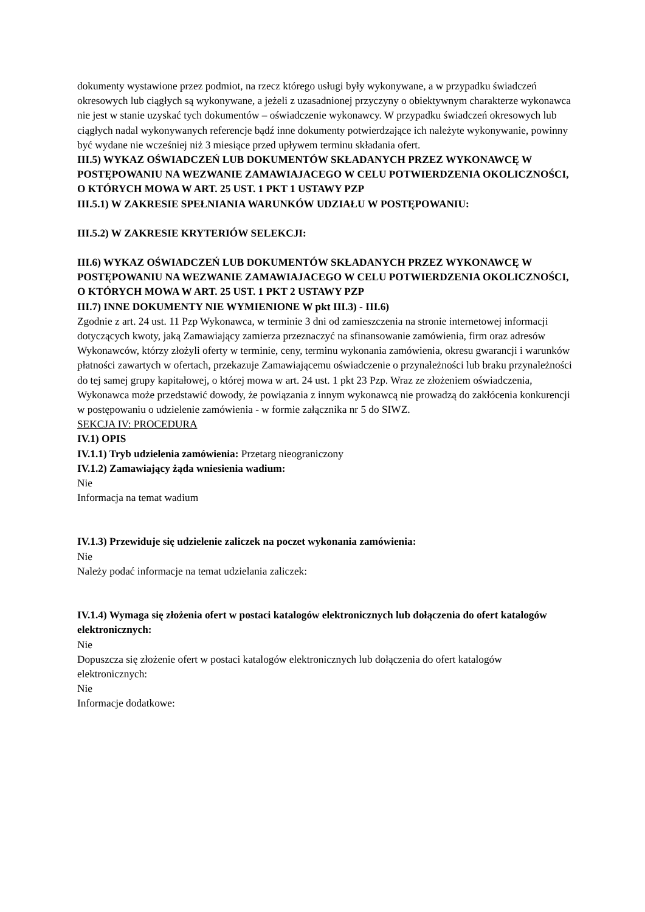dokumenty wystawione przez podmiot, na rzecz którego usługi były wykonywane, a w przypadku świadczeń okresowych lub ciągłych są wykonywane, a jeżeli z uzasadnionej przyczyny o obiektywnym charakterze wykonawca nie jest w stanie uzyskać tych dokumentów – oświadczenie wykonawcy. W przypadku świadczeń okresowych lub ciągłych nadal wykonywanych referencje bądź inne dokumenty potwierdzające ich należyte wykonywanie, powinny być wydane nie wcześniej niż 3 miesiące przed upływem terminu składania ofert.
III.5) WYKAZ OŚWIADCZEŃ LUB DOKUMENTÓW SKŁADANYCH PRZEZ WYKONAWCĘ W POSTĘPOWANIU NA WEZWANIE ZAMAWIAJACEGO W CELU POTWIERDZENIA OKOLICZNOŚCI, O KTÓRYCH MOWA W ART. 25 UST. 1 PKT 1 USTAWY PZP
III.5.1) W ZAKRESIE SPEŁNIANIA WARUNKÓW UDZIAŁU W POSTĘPOWANIU:
III.5.2) W ZAKRESIE KRYTERIÓW SELEKCJI:
III.6) WYKAZ OŚWIADCZEŃ LUB DOKUMENTÓW SKŁADANYCH PRZEZ WYKONAWCĘ W POSTĘPOWANIU NA WEZWANIE ZAMAWIAJACEGO W CELU POTWIERDZENIA OKOLICZNOŚCI, O KTÓRYCH MOWA W ART. 25 UST. 1 PKT 2 USTAWY PZP
III.7) INNE DOKUMENTY NIE WYMIENIONE W pkt III.3) - III.6)
Zgodnie z art. 24 ust. 11 Pzp Wykonawca, w terminie 3 dni od zamieszczenia na stronie internetowej informacji dotyczących kwoty, jaką Zamawiający zamierza przeznaczyć na sfinansowanie zamówienia, firm oraz adresów Wykonawców, którzy złożyli oferty w terminie, ceny, terminu wykonania zamówienia, okresu gwarancji i warunków płatności zawartych w ofertach, przekazuje Zamawiającemu oświadczenie o przynależności lub braku przynależności do tej samej grupy kapitałowej, o której mowa w art. 24 ust. 1 pkt 23 Pzp. Wraz ze złożeniem oświadczenia, Wykonawca może przedstawić dowody, że powiązania z innym wykonawcą nie prowadzą do zakłócenia konkurencji w postępowaniu o udzielenie zamówienia - w formie załącznika nr 5 do SIWZ.
SEKCJA IV: PROCEDURA
IV.1) OPIS
IV.1.1) Tryb udzielenia zamówienia: Przetarg nieograniczony
IV.1.2) Zamawiający żąda wniesienia wadium:
Nie
Informacja na temat wadium
IV.1.3) Przewiduje się udzielenie zaliczek na poczet wykonania zamówienia:
Nie
Należy podać informacje na temat udzielania zaliczek:
IV.1.4) Wymaga się złożenia ofert w postaci katalogów elektronicznych lub dołączenia do ofert katalogów elektronicznych:
Nie
Dopuszcza się złożenie ofert w postaci katalogów elektronicznych lub dołączenia do ofert katalogów elektronicznych:
Nie
Informacje dodatkowe: